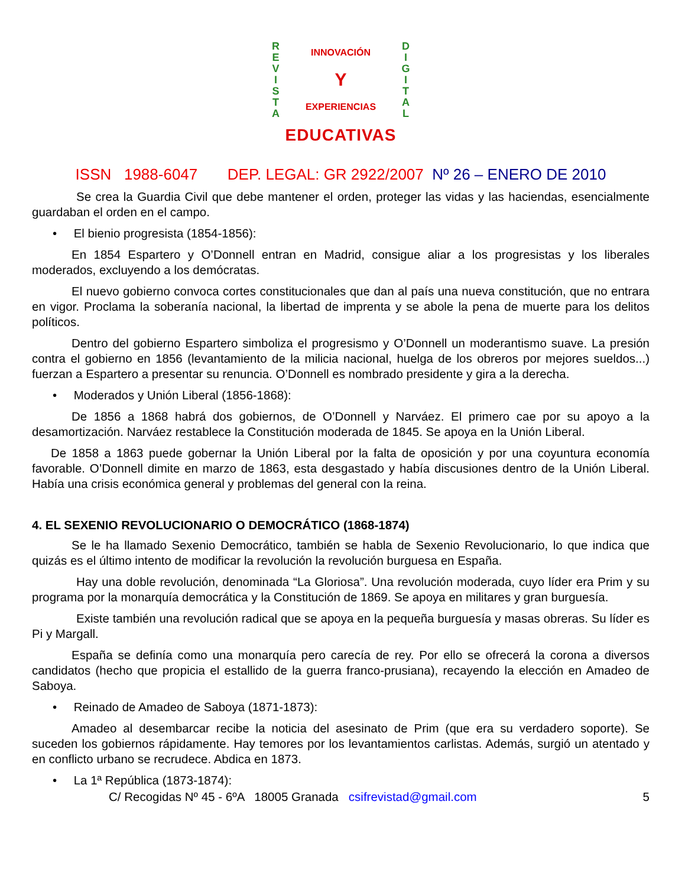R
E
V
I
S
T
A
INNOVACIÓN
Y
EXPERIENCIAS
D
I
G
I
T
A
L
EDUCATIVAS
ISSN 1988-6047 DEP. LEGAL: GR 2922/2007 Nº 26 – ENERO DE 2010
Se crea la Guardia Civil que debe mantener el orden, proteger las vidas y las haciendas, esencialmente guardaban el orden en el campo.
• El bienio progresista (1854-1856):
En 1854 Espartero y O’Donnell entran en Madrid, consigue aliar a los progresistas y los liberales moderados, excluyendo a los demócratas.
El nuevo gobierno convoca cortes constitucionales que dan al país una nueva constitución, que no entrara en vigor. Proclama la soberanía nacional, la libertad de imprenta y se abole la pena de muerte para los delitos políticos.
Dentro del gobierno Espartero simboliza el progresismo y O’Donnell un moderantismo suave. La presión contra el gobierno en 1856 (levantamiento de la milicia nacional, huelga de los obreros por mejores sueldos...) fuerzan a Espartero a presentar su renuncia. O’Donnell es nombrado presidente y gira a la derecha.
• Moderados y Unión Liberal (1856-1868):
De 1856 a 1868 habrá dos gobiernos, de O’Donnell y Narváez. El primero cae por su apoyo a la desamortización. Narváez restablece la Constitución moderada de 1845. Se apoya en la Unión Liberal.
De 1858 a 1863 puede gobernar la Unión Liberal por la falta de oposición y por una coyuntura economía favorable. O’Donnell dimite en marzo de 1863, esta desgastado y había discusiones dentro de la Unión Liberal. Había una crisis económica general y problemas del general con la reina.
4. EL SEXENIO REVOLUCIONARIO O DEMOCRÁTICO (1868-1874)
Se le ha llamado Sexenio Democrático, también se habla de Sexenio Revolucionario, lo que indica que quizás es el último intento de modificar la revolución la revolución burguesa en España.
Hay una doble revolución, denominada “La Gloriosa”. Una revolución moderada, cuyo líder era Prim y su programa por la monarquía democrática y la Constitución de 1869. Se apoya en militares y gran burguesía.
Existe también una revolución radical que se apoya en la pequeña burguesía y masas obreras. Su líder es Pi y Margall.
España se definía como una monarquía pero carecía de rey. Por ello se ofrecerá la corona a diversos candidatos (hecho que propicia el estallido de la guerra franco-prusiana), recayendo la elección en Amadeo de Saboya.
• Reinado de Amadeo de Saboya (1871-1873):
Amadeo al desembarcar recibe la noticia del asesinato de Prim (que era su verdadero soporte). Se suceden los gobiernos rápidamente. Hay temores por los levantamientos carlistas. Además, surgió un atentado y en conflicto urbano se recrudece. Abdica en 1873.
• La 1ª República (1873-1874):
C/ Recogidas Nº 45 - 6ºA 18005 Granada csifrevistad@gmail.com 5